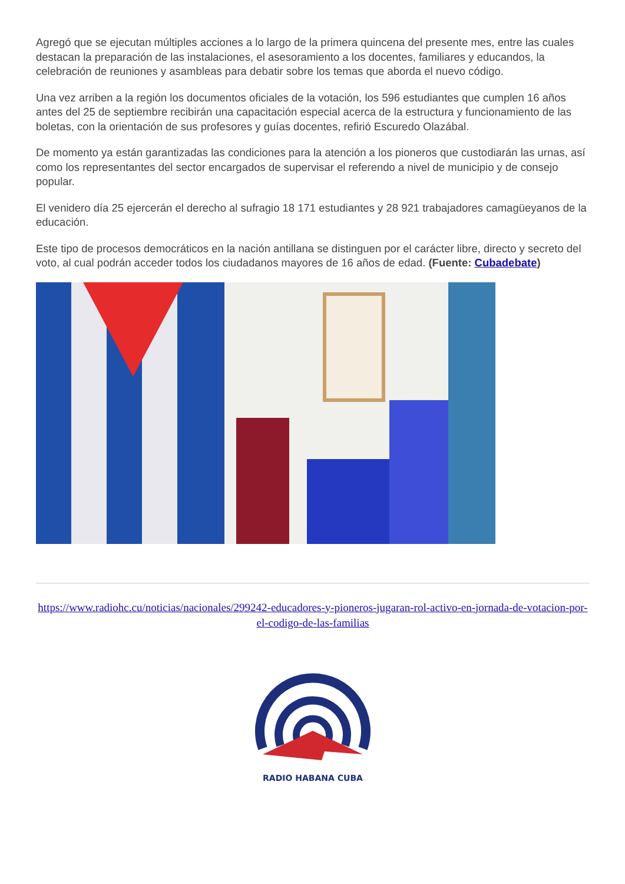Agregó que se ejecutan múltiples acciones a lo largo de la primera quincena del presente mes, entre las cuales destacan la preparación de las instalaciones, el asesoramiento a los docentes, familiares y educandos, la celebración de reuniones y asambleas para debatir sobre los temas que aborda el nuevo código.
Una vez arriben a la región los documentos oficiales de la votación, los 596 estudiantes que cumplen 16 años antes del 25 de septiembre recibirán una capacitación especial acerca de la estructura y funcionamiento de las boletas, con la orientación de sus profesores y guías docentes, refirió Escuredo Olazábal.
De momento ya están garantizadas las condiciones para la atención a los pioneros que custodiarán las urnas, así como los representantes del sector encargados de supervisar el referendo a nivel de municipio y de consejo popular.
El venidero día 25 ejercerán el derecho al sufragio 18 171 estudiantes y 28 921 trabajadores camagüeyanos de la educación.
Este tipo de procesos democráticos en la nación antillana se distinguen por el carácter libre, directo y secreto del voto, al cual podrán acceder todos los ciudadanos mayores de 16 años de edad. (Fuente: Cubadebate)
https://www.radiohc.cu/noticias/nacionales/299242-educadores-y-pioneros-jugaran-rol-activo-en-jornada-de-votacion-por-el-codigo-de-las-familias
RADIO HABANA CUBA